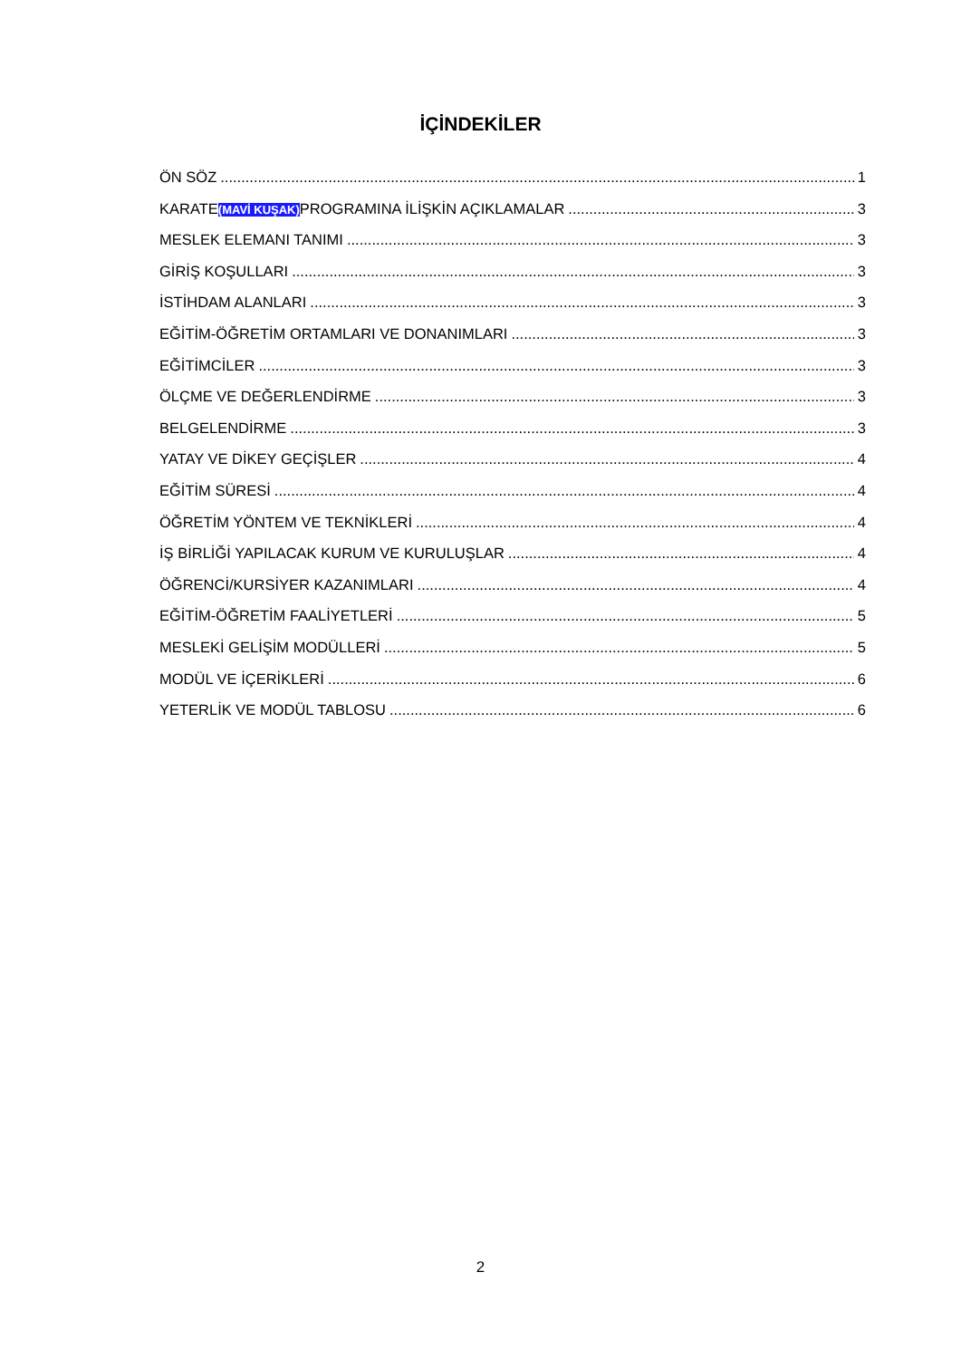İÇİNDEKİLER
ÖN SÖZ 1
KARATE(MAVİ KUŞAK) PROGRAMINA İLİŞKİN AÇIKLAMALAR 3
MESLEK ELEMANI TANIMI 3
GİRİŞ KOŞULLARI 3
İSTİHDAM ALANLARI 3
EĞİTİM-ÖĞRETİM ORTAMLARI VE DONANIMLARI 3
EĞİTİMCİLER 3
ÖLÇME VE DEĞERLENDİRME 3
BELGELENDİRME 3
YATAY VE DİKEY GEÇİŞLER 4
EĞİTİM SÜRESİ 4
ÖĞRETİM YÖNTEM VE TEKNİKLERİ 4
İŞ BİRLİĞİ YAPILACAK KURUM VE KURULUŞLAR 4
ÖĞRENCİ/KURSİYER KAZANIMLARI 4
EĞİTİM-ÖĞRETİM FAALİYETLERİ 5
MESLEKİ GELİŞİM MODÜLLERİ 5
MODÜL VE İÇERİKLERİ 6
YETERLİK VE MODÜL TABLOSU 6
2